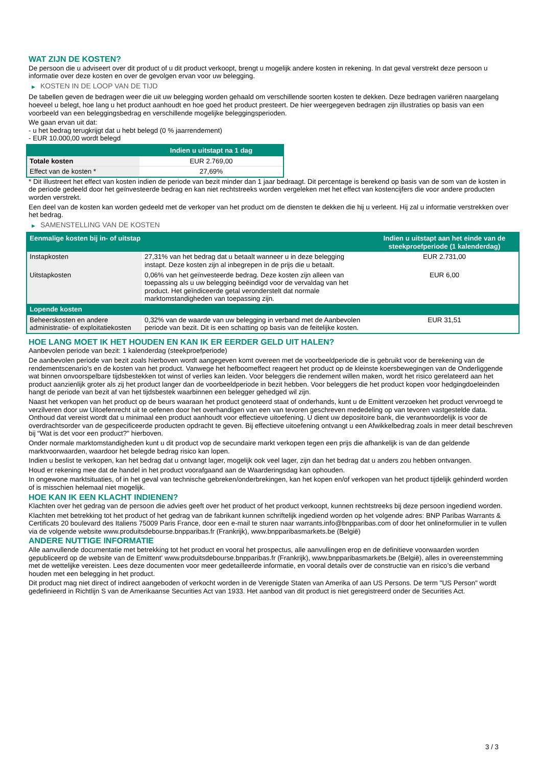WAT ZIJN DE KOSTEN?
De persoon die u adviseert over dit product of u dit product verkoopt, brengt u mogelijk andere kosten in rekening. In dat geval verstrekt deze persoon u informatie over deze kosten en over de gevolgen ervan voor uw belegging.
▶ KOSTEN IN DE LOOP VAN DE TIJD
De tabellen geven de bedragen weer die uit uw belegging worden gehaald om verschillende soorten kosten te dekken. Deze bedragen variëren naargelang hoeveel u belegt, hoe lang u het product aanhoudt en hoe goed het product presteert. De hier weergegeven bedragen zijn illustraties op basis van een voorbeeld van een beleggingsbedrag en verschillende mogelijke beleggingsperioden.
We gaan ervan uit dat:
- u het bedrag terugkrijgt dat u hebt belegd (0 % jaarrendement)
- EUR 10.000,00 wordt belegd
| | Indien u uitstapt na 1 dag |
| --- | --- |
| Totale kosten | EUR 2.769,00 |
| Effect van de kosten * | 27,69% |
* Dit illustreert het effect van kosten indien de periode van bezit minder dan 1 jaar bedraagt. Dit percentage is berekend op basis van de som van de kosten in de periode gedeeld door het geïnvesteerde bedrag en kan niet rechtstreeks worden vergeleken met het effect van kostencijfers die voor andere producten worden verstrekt.
Een deel van de kosten kan worden gedeeld met de verkoper van het product om de diensten te dekken die hij u verleent. Hij zal u informatie verstrekken over het bedrag.
▶ SAMENSTELLING VAN DE KOSTEN
| Eenmalige kosten bij in- of uitstap | | Indien u uitstapt aan het einde van de steekproefperiode (1 kalenderdag) |
| --- | --- | --- |
| Instapkosten | 27,31% van het bedrag dat u betaalt wanneer u in deze belegging instapt. Deze kosten zijn al inbegrepen in de prijs die u betaalt. | EUR 2.731,00 |
| Uitstapkosten | 0,06% van het geïnvesteerde bedrag. Deze kosten zijn alleen van toepassing als u uw belegging beëindigd voor de vervaldag van het product. Het geïndiceerde getal veronderstelt dat normale marktomstandigheden van toepassing zijn. | EUR 6,00 |
| Lopende kosten | | |
| Beheerskosten en andere administratie- of exploitatiekosten | 0,32% van de waarde van uw belegging in verband met de Aanbevolen periode van bezit. Dit is een schatting op basis van de feitelijke kosten. | EUR 31,51 |
HOE LANG MOET IK HET HOUDEN EN KAN IK ER EERDER GELD UIT HALEN?
Aanbevolen periode van bezit: 1 kalenderdag (steekproefperiode)
De aanbevolen periode van bezit zoals hierboven wordt aangegeven komt overeen met de voorbeeldperiode die is gebruikt voor de berekening van de rendementscenario's en de kosten van het product. Vanwege het hefboomeffect reageert het product op de kleinste koersbewegingen van de Onderliggende wat binnen onvoorspelbare tijdsbestekken tot winst of verlies kan leiden. Voor beleggers die rendement willen maken, wordt het risico gerelateerd aan het product aanzienlijk groter als zij het product langer dan de voorbeeldperiode in bezit hebben. Voor beleggers die het product kopen voor hedgingdoeleinden hangt de periode van bezit af van het tijdsbestek waarbinnen een belegger gehedged wil zijn.
Naast het verkopen van het product op de beurs waaraan het product genoteerd staat of onderhands, kunt u de Emittent verzoeken het product vervroegd te verzilveren door uw Uitoefenrecht uit te oefenen door het overhandigen van een van tevoren geschreven mededeling op van tevoren vastgestelde data. Onthoud dat vereist wordt dat u minimaal een product aanhoudt voor effectieve uitoefening. U dient uw depositoire bank, die verantwoordelijk is voor de overdrachtsorder van de gespecificeerde producten opdracht te geven. Bij effectieve uitoefening ontvangt u een Afwikkelbedrag zoals in meer detail beschreven bij “Wat is det voor een product?" hierboven.
Onder normale marktomstandigheden kunt u dit product vop de secundaire markt verkopen tegen een prijs die afhankelijk is van de dan geldende marktvoorwaarden, waardoor het belegde bedrag risico kan lopen.
Indien u beslist te verkopen, kan het bedrag dat u ontvangt lager, mogelijk ook veel lager, zijn dan het bedrag dat u anders zou hebben ontvangen.
Houd er rekening mee dat de handel in het product voorafgaand aan de Waarderingsdag kan ophouden.
In ongewone marktsituaties, of in het geval van technische gebreken/onderbrekingen, kan het kopen en/of verkopen van het product tijdelijk gehinderd worden of is misschien helemaal niet mogelijk.
HOE KAN IK EEN KLACHT INDIENEN?
Klachten over het gedrag van de persoon die advies geeft over het product of het product verkoopt, kunnen rechtstreeks bij deze persoon ingediend worden.
Klachten met betrekking tot het product of het gedrag van de fabrikant kunnen schriftelijk ingediend worden op het volgende adres: BNP Paribas Warrants & Certificats 20 boulevard des Italiens 75009 Paris France, door een e-mail te sturen naar warrants.info@bnpparibas.com of door het onlineformulier in te vullen via de volgende website www.produitsdebourse.bnpparibas.fr (Frankrijk), www.bnpparibasmarkets.be (België)
ANDERE NUTTIGE INFORMATIE
Alle aanvullende documentatie met betrekking tot het product en vooral het prospectus, alle aanvullingen erop en de definitieve voorwaarden worden gepubliceerd op de website van de Emittent' www.produitsdebourse.bnpparibas.fr (Frankrijk), www.bnpparibasmarkets.be (België), alles in overeenstemming met de wettelijke vereisten. Lees deze documenten voor meer gedetailleerde informatie, en vooral details over de constructie van en risico’s die verband houden met een belegging in het product.
Dit product mag niet direct of indirect aangeboden of verkocht worden in de Verenigde Staten van Amerika of aan US Persons. De term "US Person" wordt gedefinieerd in Richtlijn S van de Amerikaanse Securities Act van 1933. Het aanbod van dit product is niet geregistreerd onder de Securities Act.
3 / 3